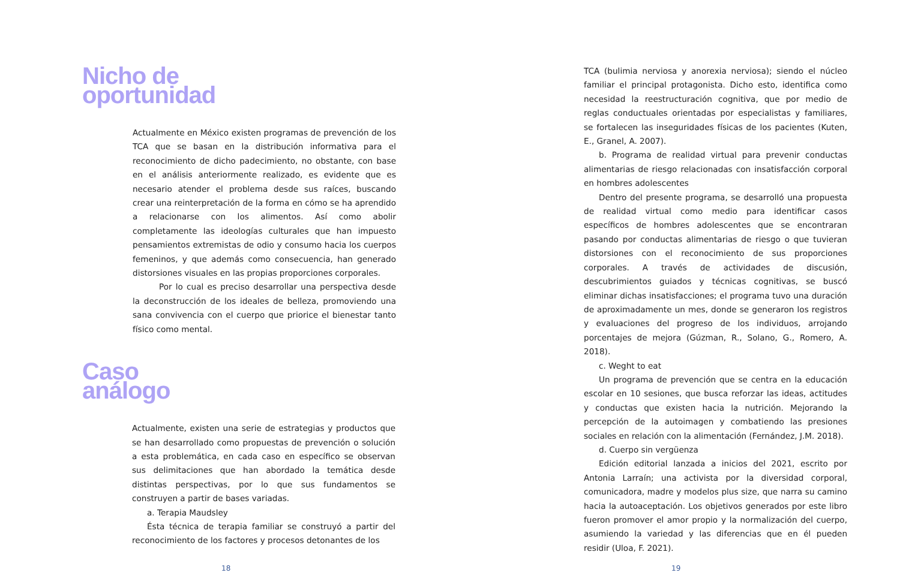Nicho de
oportunidad
Actualmente en México existen programas de prevención de los TCA que se basan en la distribución informativa para el reconocimiento de dicho padecimiento, no obstante, con base en el análisis anteriormente realizado, es evidente que es necesario atender el problema desde sus raíces, buscando crear una reinterpretación de la forma en cómo se ha aprendido a relacionarse con los alimentos. Así como abolir completamente las ideologías culturales que han impuesto pensamientos extremistas de odio y consumo hacia los cuerpos femeninos, y que además como consecuencia, han generado distorsiones visuales en las propias proporciones corporales.
Por lo cual es preciso desarrollar una perspectiva desde la deconstrucción de los ideales de belleza, promoviendo una sana convivencia con el cuerpo que priorice el bienestar tanto físico como mental.
Caso
análogo
Actualmente, existen una serie de estrategias y productos que se han desarrollado como propuestas de prevención o solución a esta problemática, en cada caso en específico se observan sus delimitaciones que han abordado la temática desde distintas perspectivas, por lo que sus fundamentos se construyen a partir de bases variadas.
a. Terapia Maudsley
Ésta técnica de terapia familiar se construyó a partir del reconocimiento de los factores y procesos detonantes de los
18
TCA (bulimia nerviosa y anorexia nerviosa); siendo el núcleo familiar el principal protagonista. Dicho esto, identifica como necesidad la reestructuración cognitiva, que por medio de reglas conductuales orientadas por especialistas y familiares, se fortalecen las inseguridades físicas de los pacientes (Kuten, E., Granel, A. 2007).
b. Programa de realidad virtual para prevenir conductas alimentarias de riesgo relacionadas con insatisfacción corporal en hombres adolescentes
Dentro del presente programa, se desarrolló una propuesta de realidad virtual como medio para identificar casos específicos de hombres adolescentes que se encontraran pasando por conductas alimentarias de riesgo o que tuvieran distorsiones con el reconocimiento de sus proporciones corporales. A través de actividades de discusión, descubrimientos guiados y técnicas cognitivas, se buscó eliminar dichas insatisfacciones; el programa tuvo una duración de aproximadamente un mes, donde se generaron los registros y evaluaciones del progreso de los individuos, arrojando porcentajes de mejora (Gúzman, R., Solano, G., Romero, A. 2018).
c. Weght to eat
Un programa de prevención que se centra en la educación escolar en 10 sesiones, que busca reforzar las ideas, actitudes y conductas que existen hacia la nutrición. Mejorando la percepción de la autoimagen y combatiendo las presiones sociales en relación con la alimentación (Fernández, J.M. 2018).
d. Cuerpo sin vergüenza
Edición editorial lanzada a inicios del 2021, escrito por Antonia Larraín; una activista por la diversidad corporal, comunicadora, madre y modelos plus size, que narra su camino hacia la autoaceptación. Los objetivos generados por este libro fueron promover el amor propio y la normalización del cuerpo, asumiendo la variedad y las diferencias que en él pueden residir (Uloa, F. 2021).
19